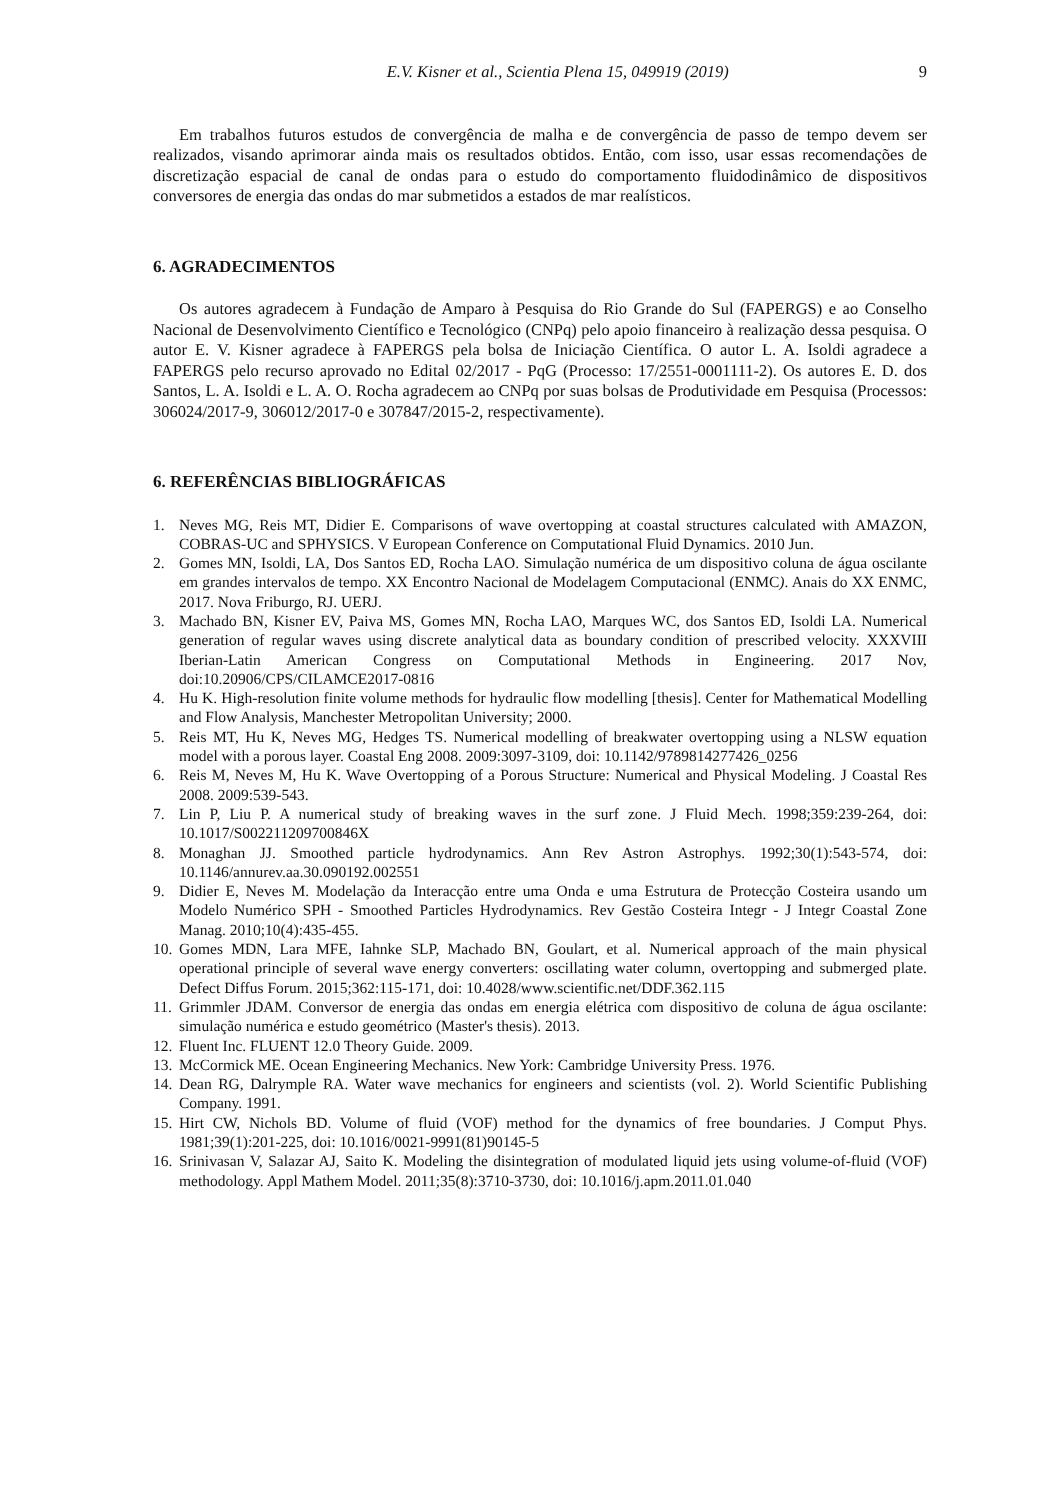E.V. Kisner et al., Scientia Plena 15, 049919 (2019) 9
Em trabalhos futuros estudos de convergência de malha e de convergência de passo de tempo devem ser realizados, visando aprimorar ainda mais os resultados obtidos. Então, com isso, usar essas recomendações de discretização espacial de canal de ondas para o estudo do comportamento fluidodinâmico de dispositivos conversores de energia das ondas do mar submetidos a estados de mar realísticos.
6. AGRADECIMENTOS
Os autores agradecem à Fundação de Amparo à Pesquisa do Rio Grande do Sul (FAPERGS) e ao Conselho Nacional de Desenvolvimento Científico e Tecnológico (CNPq) pelo apoio financeiro à realização dessa pesquisa. O autor E. V. Kisner agradece à FAPERGS pela bolsa de Iniciação Científica. O autor L. A. Isoldi agradece a FAPERGS pelo recurso aprovado no Edital 02/2017 - PqG (Processo: 17/2551-0001111-2). Os autores E. D. dos Santos, L. A. Isoldi e L. A. O. Rocha agradecem ao CNPq por suas bolsas de Produtividade em Pesquisa (Processos: 306024/2017-9, 306012/2017-0 e 307847/2015-2, respectivamente).
6. REFERÊNCIAS BIBLIOGRÁFICAS
1. Neves MG, Reis MT, Didier E. Comparisons of wave overtopping at coastal structures calculated with AMAZON, COBRAS-UC and SPHYSICS. V European Conference on Computational Fluid Dynamics. 2010 Jun.
2. Gomes MN, Isoldi, LA, Dos Santos ED, Rocha LAO. Simulação numérica de um dispositivo coluna de água oscilante em grandes intervalos de tempo. XX Encontro Nacional de Modelagem Computacional (ENMC). Anais do XX ENMC, 2017. Nova Friburgo, RJ. UERJ.
3. Machado BN, Kisner EV, Paiva MS, Gomes MN, Rocha LAO, Marques WC, dos Santos ED, Isoldi LA. Numerical generation of regular waves using discrete analytical data as boundary condition of prescribed velocity. XXXVIII Iberian-Latin American Congress on Computational Methods in Engineering. 2017 Nov, doi:10.20906/CPS/CILAMCE2017-0816
4. Hu K. High-resolution finite volume methods for hydraulic flow modelling [thesis]. Center for Mathematical Modelling and Flow Analysis, Manchester Metropolitan University; 2000.
5. Reis MT, Hu K, Neves MG, Hedges TS. Numerical modelling of breakwater overtopping using a NLSW equation model with a porous layer. Coastal Eng 2008. 2009:3097-3109, doi: 10.1142/9789814277426_0256
6. Reis M, Neves M, Hu K. Wave Overtopping of a Porous Structure: Numerical and Physical Modeling. J Coastal Res 2008. 2009:539-543.
7. Lin P, Liu P. A numerical study of breaking waves in the surf zone. J Fluid Mech. 1998;359:239-264, doi: 10.1017/S002211209700846X
8. Monaghan JJ. Smoothed particle hydrodynamics. Ann Rev Astron Astrophys. 1992;30(1):543-574, doi: 10.1146/annurev.aa.30.090192.002551
9. Didier E, Neves M. Modelação da Interacção entre uma Onda e uma Estrutura de Protecção Costeira usando um Modelo Numérico SPH - Smoothed Particles Hydrodynamics. Rev Gestão Costeira Integr - J Integr Coastal Zone Manag. 2010;10(4):435-455.
10. Gomes MDN, Lara MFE, Iahnke SLP, Machado BN, Goulart, et al. Numerical approach of the main physical operational principle of several wave energy converters: oscillating water column, overtopping and submerged plate. Defect Diffus Forum. 2015;362:115-171, doi: 10.4028/www.scientific.net/DDF.362.115
11. Grimmler JDAM. Conversor de energia das ondas em energia elétrica com dispositivo de coluna de água oscilante: simulação numérica e estudo geométrico (Master's thesis). 2013.
12. Fluent Inc. FLUENT 12.0 Theory Guide. 2009.
13. McCormick ME. Ocean Engineering Mechanics. New York: Cambridge University Press. 1976.
14. Dean RG, Dalrymple RA. Water wave mechanics for engineers and scientists (vol. 2). World Scientific Publishing Company. 1991.
15. Hirt CW, Nichols BD. Volume of fluid (VOF) method for the dynamics of free boundaries. J Comput Phys. 1981;39(1):201-225, doi: 10.1016/0021-9991(81)90145-5
16. Srinivasan V, Salazar AJ, Saito K. Modeling the disintegration of modulated liquid jets using volume-of-fluid (VOF) methodology. Appl Mathem Model. 2011;35(8):3710-3730, doi: 10.1016/j.apm.2011.01.040